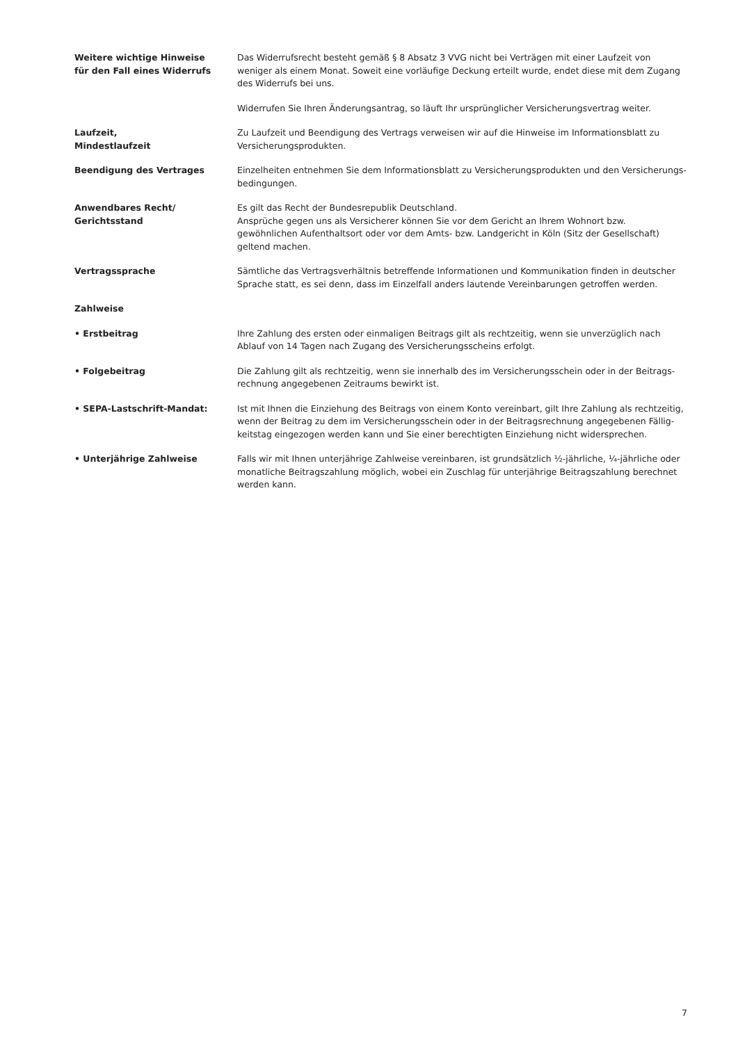Weitere wichtige Hinweise
für den Fall eines Widerrufs
Das Widerrufsrecht besteht gemäß § 8 Absatz 3 VVG nicht bei Verträgen mit einer Laufzeit von weniger als einem Monat. Soweit eine vorläufige Deckung erteilt wurde, endet diese mit dem Zugang des Widerrufs bei uns.
Widerrufen Sie Ihren Änderungsantrag, so läuft Ihr ursprünglicher Versicherungsvertrag weiter.
Laufzeit,
Mindestlaufzeit
Zu Laufzeit und Beendigung des Vertrags verweisen wir auf die Hinweise im Informationsblatt zu Versicherungsprodukten.
Beendigung des Vertrages Einzelheiten entnehmen Sie dem Informationsblatt zu Versicherungsprodukten und den Versicherungs-bedingungen.
Anwendbares Recht/
Gerichtsstand
Es gilt das Recht der Bundesrepublik Deutschland.
Ansprüche gegen uns als Versicherer können Sie vor dem Gericht an Ihrem Wohnort bzw. gewöhnlichen Aufenthaltsort oder vor dem Amts- bzw. Landgericht in Köln (Sitz der Gesellschaft) geltend machen.
Vertragssprache Sämtliche das Vertragsverhältnis betreffende Informationen und Kommunikation finden in deutscher Sprache statt, es sei denn, dass im Einzelfall anders lautende Vereinbarungen getroffen werden.
Zahlweise
• Erstbeitrag Ihre Zahlung des ersten oder einmaligen Beitrags gilt als rechtzeitig, wenn sie unverzüglich nach Ablauf von 14 Tagen nach Zugang des Versicherungsscheins erfolgt.
• Folgebeitrag Die Zahlung gilt als rechtzeitig, wenn sie innerhalb des im Versicherungsschein oder in der Beitrags-rechnung angegebenen Zeitraums bewirkt ist.
• SEPA-Lastschrift-Mandat: Ist mit Ihnen die Einziehung des Beitrags von einem Konto vereinbart, gilt Ihre Zahlung als rechtzeitig, wenn der Beitrag zu dem im Versicherungsschein oder in der Beitragsrechnung angegebenen Fällig-keitstag eingezogen werden kann und Sie einer berechtigten Einziehung nicht widersprechen.
• Unterjährige Zahlweise Falls wir mit Ihnen unterjährige Zahlweise vereinbaren, ist grundsätzlich ½-jährliche, ¼-jährliche oder monatliche Beitragszahlung möglich, wobei ein Zuschlag für unterjährige Beitragszahlung berechnet werden kann.
7